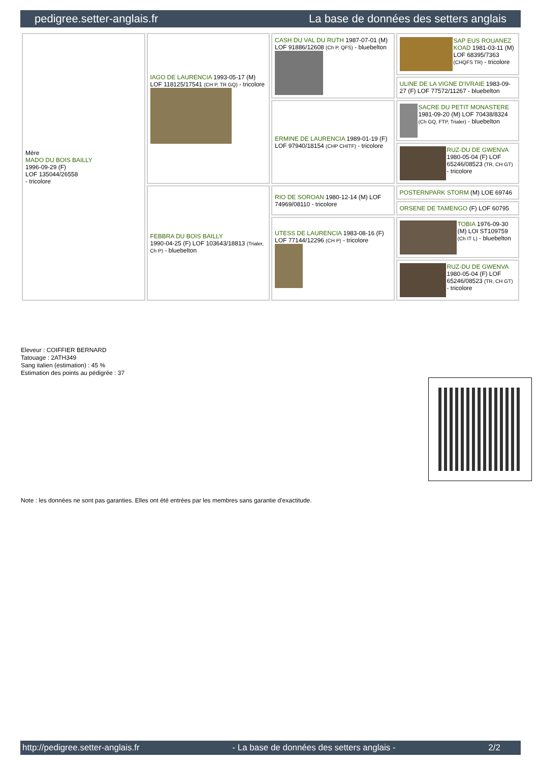pedigree.setter-anglais.fr La base de données des setters anglais
| Mère MADO DU BOIS BAILLY 1996-09-29 (F) LOF 135044/26558 - tricolore | IAGO DE LAURENCIA 1993-05-17 (M) LOF 118125/17541 (CH P, TR GQ) - tricolore | CASH DU VAL DU RUTH 1987-07-01 (M) LOF 91886/12608 (Ch P, QFS) - bluebelton | SAP EUS ROUANEZ KOAD 1981-03-11 (M) LOF 68395/7363 (CHQFS TR) - tricolore |
| | | | ULINE DE LA VIGNE D'IVRAIE 1983-09-27 (F) LOF 77572/11267 - bluebelton |
| | | ERMINE DE LAURENCIA 1989-01-19 (F) LOF 97940/18154 (CHP CHITF) - tricolore | SACRE DU PETIT MONASTERE 1981-09-20 (M) LOF 70438/8324 (Ch GQ, FTP, Trialer) - bluebelton |
| | | | RUZ-DU DE GWENVA 1980-05-04 (F) LOF 65246/08523 (TR, CH GT) - tricolore |
| | FEBBRA DU BOIS BAILLY 1990-04-25 (F) LOF 103643/18813 (Trialer, Ch P) - bluebelton | RIO DE SOROAN 1980-12-14 (M) LOF 74969/08110 - tricolore | POSTERNPARK STORM (M) LOE 69746 |
| | | | ORSENE DE TAMENGO (F) LOF 60795 |
| | | UTESS DE LAURENCIA 1983-08-16 (F) LOF 77144/12296 (CH P) - tricolore | TOBIA 1976-09-30 (M) LOI ST109759 (Ch IT L) - bluebelton |
| | | | RUZ-DU DE GWENVA 1980-05-04 (F) LOF 65246/08523 (TR, CH GT) - tricolore |
Eleveur : COIFFIER BERNARD
Tatouage : 2ATH349
Sang italien (estimation) : 45 %
Estimation des points au pédigrée : 37
Note : les données ne sont pas garanties. Elles ont été entrées par les membres sans garantie d'exactitude.
http://pedigree.setter-anglais.fr - La base de données des setters anglais - 2/2